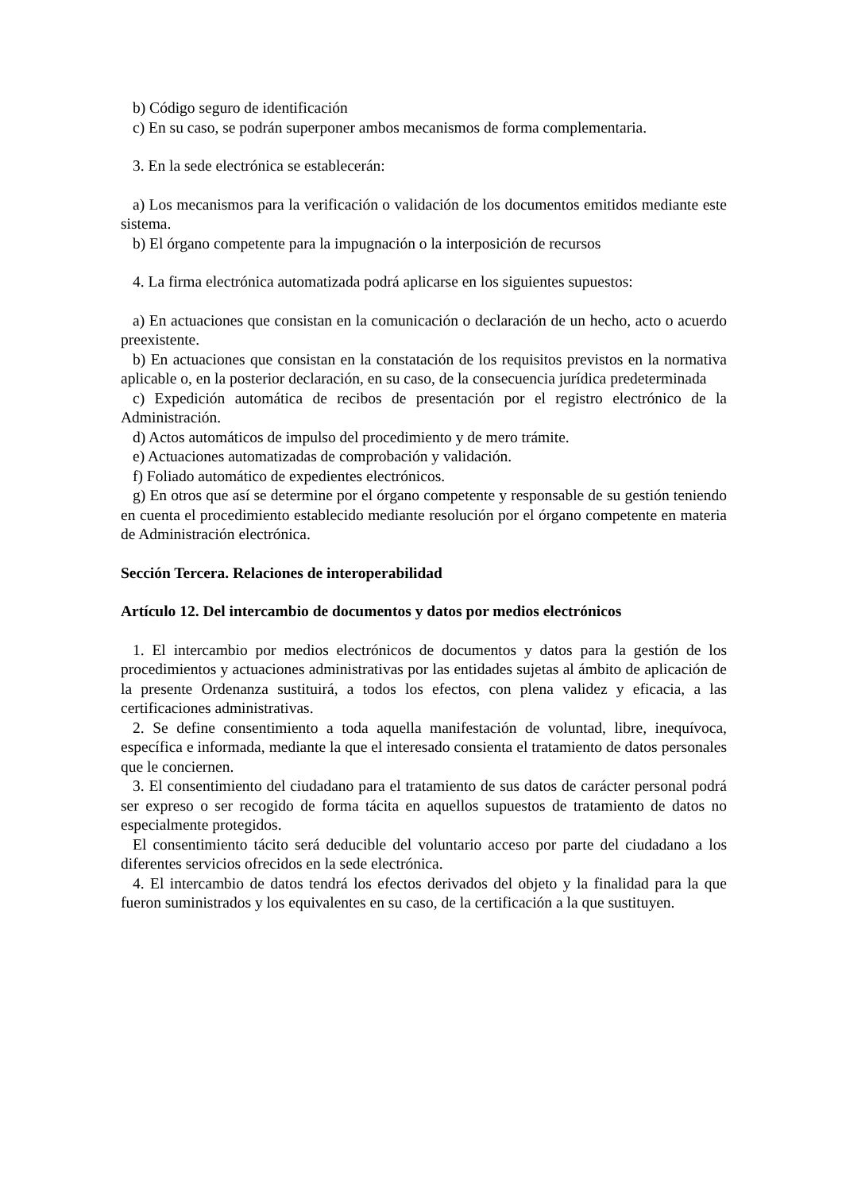b) Código seguro de identificación
c) En su caso, se podrán superponer ambos mecanismos de forma complementaria.
3. En la sede electrónica se establecerán:
a) Los mecanismos para la verificación o validación de los documentos emitidos mediante este sistema.
b) El órgano competente para la impugnación o la interposición de recursos
4. La firma electrónica automatizada podrá aplicarse en los siguientes supuestos:
a) En actuaciones que consistan en la comunicación o declaración de un hecho, acto o acuerdo preexistente.
b) En actuaciones que consistan en la constatación de los requisitos previstos en la normativa aplicable o, en la posterior declaración, en su caso, de la consecuencia jurídica predeterminada
c) Expedición automática de recibos de presentación por el registro electrónico de la Administración.
d) Actos automáticos de impulso del procedimiento y de mero trámite.
e) Actuaciones automatizadas de comprobación y validación.
f) Foliado automático de expedientes electrónicos.
g) En otros que así se determine por el órgano competente y responsable de su gestión teniendo en cuenta el procedimiento establecido mediante resolución por el órgano competente en materia de Administración electrónica.
Sección Tercera. Relaciones de interoperabilidad
Artículo 12. Del intercambio de documentos y datos por medios electrónicos
1. El intercambio por medios electrónicos de documentos y datos para la gestión de los procedimientos y actuaciones administrativas por las entidades sujetas al ámbito de aplicación de la presente Ordenanza sustituirá, a todos los efectos, con plena validez y eficacia, a las certificaciones administrativas.
2. Se define consentimiento a toda aquella manifestación de voluntad, libre, inequívoca, específica e informada, mediante la que el interesado consienta el tratamiento de datos personales que le conciernen.
3. El consentimiento del ciudadano para el tratamiento de sus datos de carácter personal podrá ser expreso o ser recogido de forma tácita en aquellos supuestos de tratamiento de datos no especialmente protegidos.
El consentimiento tácito será deducible del voluntario acceso por parte del ciudadano a los diferentes servicios ofrecidos en la sede electrónica.
4. El intercambio de datos tendrá los efectos derivados del objeto y la finalidad para la que fueron suministrados y los equivalentes en su caso, de la certificación a la que sustituyen.